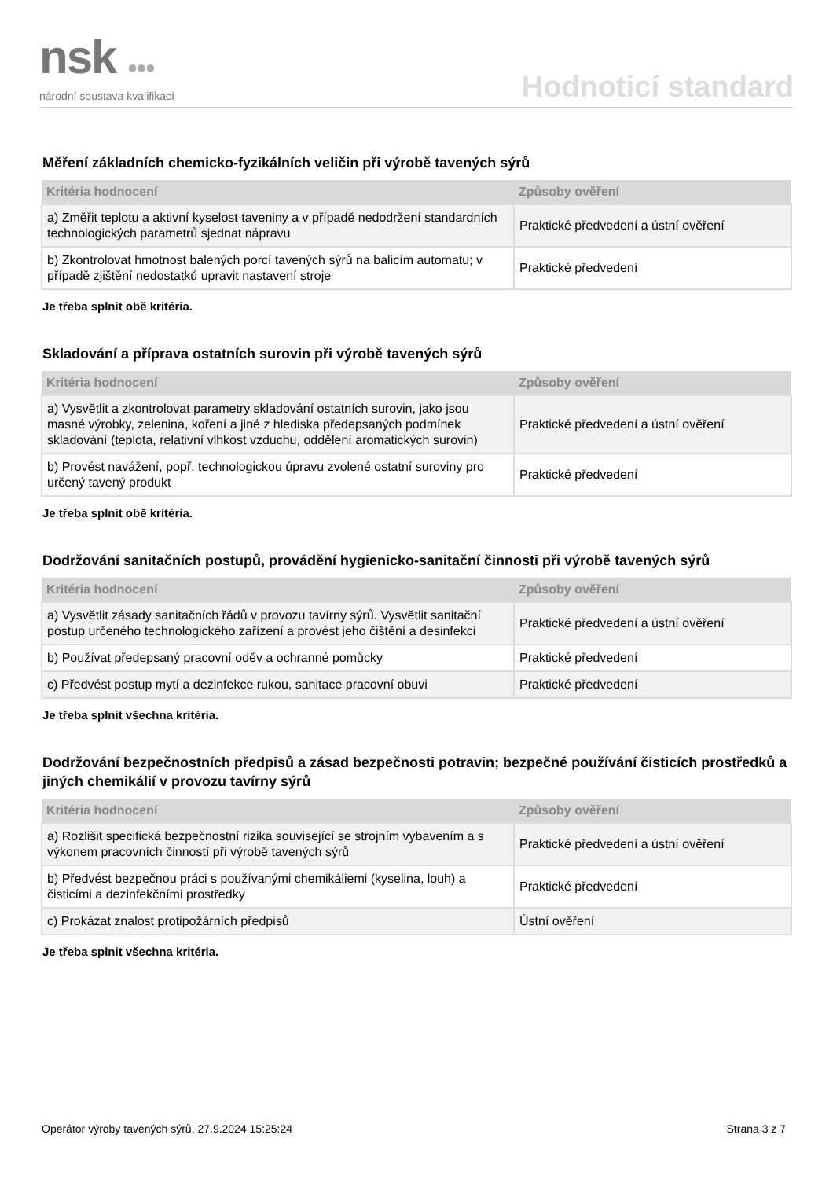nsk ●●●
národní soustava kvalifikací
Hodnoticí standard
Měření základních chemicko-fyzikálních veličin při výrobě tavených sýrů
| Kritéria hodnocení | Způsoby ověření |
| --- | --- |
| a) Změřit teplotu a aktivní kyselost taveniny a v případě nedodržení standardních technologických parametrů sjednat nápravu | Praktické předvedení a ústní ověření |
| b) Zkontrolovat hmotnost balených porcí tavených sýrů na balicím automatu; v případě zjištění nedostatků upravit nastavení stroje | Praktické předvedení |
Je třeba splnit obě kritéria.
Skladování a příprava ostatních surovin při výrobě tavených sýrů
| Kritéria hodnocení | Způsoby ověření |
| --- | --- |
| a) Vysvětlit a zkontrolovat parametry skladování ostatních surovin, jako jsou masné výrobky, zelenina, koření a jiné z hlediska předepsaných podmínek skladování (teplota, relativní vlhkost vzduchu, oddělení aromatických surovin) | Praktické předvedení a ústní ověření |
| b) Provést navážení, popř. technologickou úpravu zvolené ostatní suroviny pro určený tavený produkt | Praktické předvedení |
Je třeba splnit obě kritéria.
Dodržování sanitačních postupů, provádění hygienicko-sanitační činnosti při výrobě tavených sýrů
| Kritéria hodnocení | Způsoby ověření |
| --- | --- |
| a) Vysvětlit zásady sanitačních řádů v provozu tavírny sýrů. Vysvětlit sanitační postup určeného technologického zařízení a provést jeho čištění a desinfekci | Praktické předvedení a ústní ověření |
| b) Používat předepsaný pracovní oděv a ochranné pomůcky | Praktické předvedení |
| c) Předvést postup mytí a dezinfekce rukou, sanitace pracovní obuvi | Praktické předvedení |
Je třeba splnit všechna kritéria.
Dodržování bezpečnostních předpisů a zásad bezpečnosti potravin; bezpečné používání čisticích prostředků a jiných chemikálií v provozu tavírny sýrů
| Kritéria hodnocení | Způsoby ověření |
| --- | --- |
| a) Rozlišit specifická bezpečnostní rizika související se strojním vybavením a s výkonem pracovních činností při výrobě tavených sýrů | Praktické předvedení a ústní ověření |
| b) Předvést bezpečnou práci s používanými chemikáliemi (kyselina, louh) a čisticími a dezinfekčními prostředky | Praktické předvedení |
| c) Prokázat znalost protipožárních předpisů | Ústní ověření |
Je třeba splnit všechna kritéria.
Operátor výroby tavených sýrů, 27.9.2024 15:25:24 Strana 3 z 7